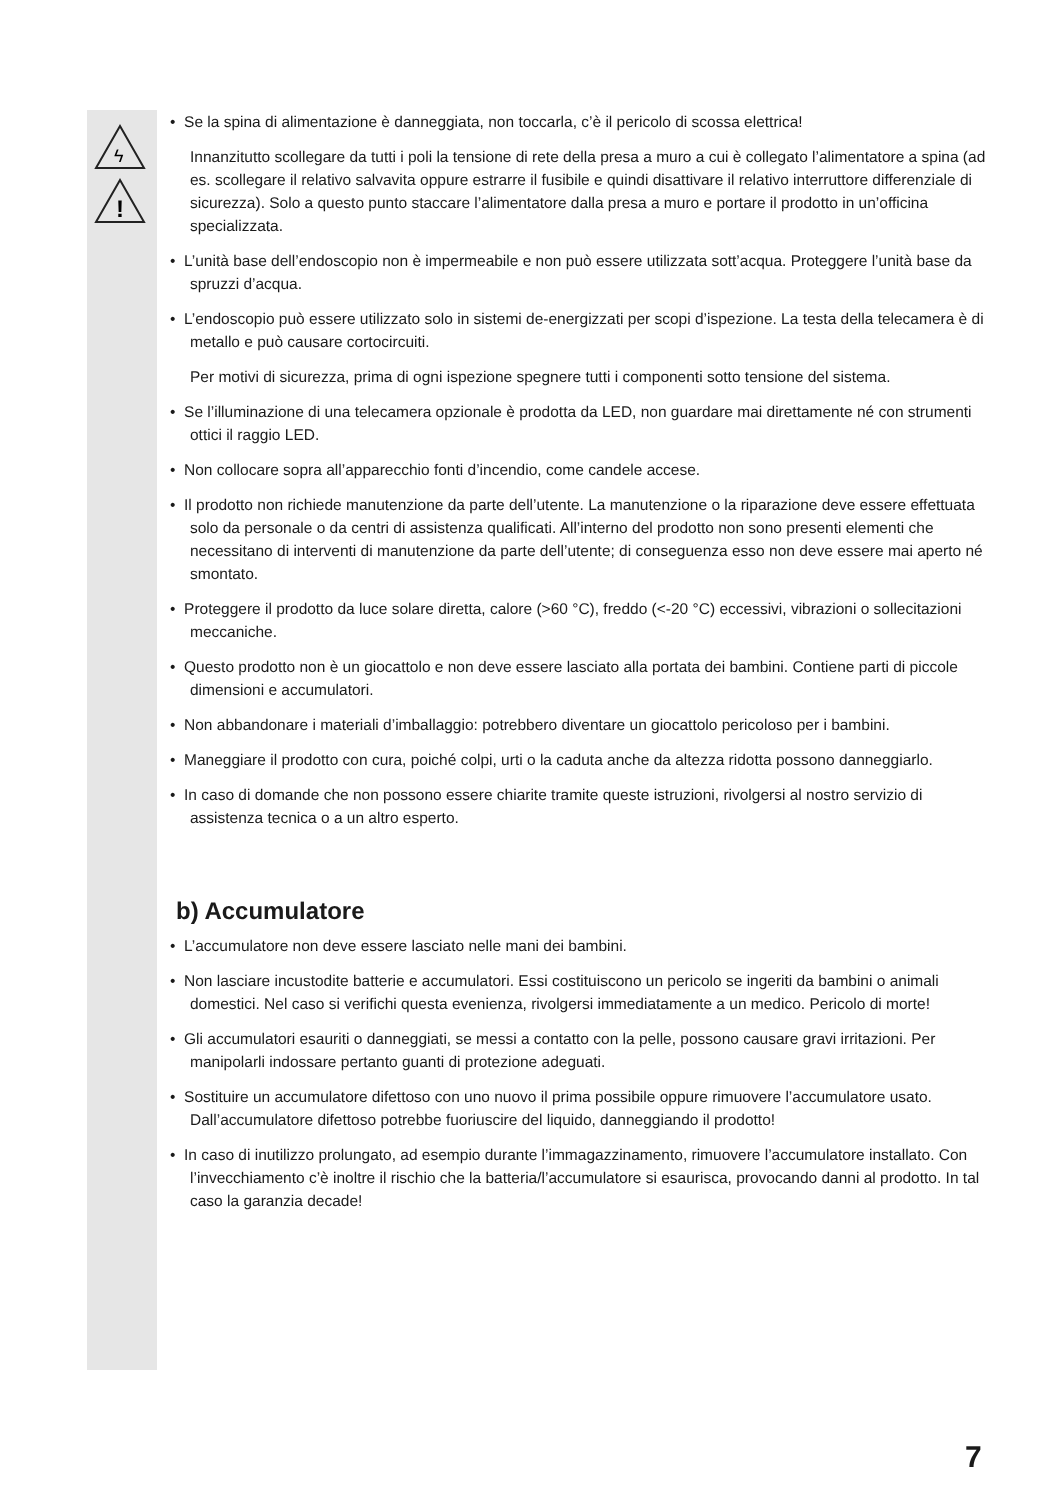ϟ
!
• Se la spina di alimentazione è danneggiata, non toccarla, c’è il pericolo di scossa elettrica!
Innanzitutto scollegare da tutti i poli la tensione di rete della presa a muro a cui è collegato l’alimentatore a spina (ad es. scollegare il relativo salvavita oppure estrarre il fusibile e quindi disattivare il relativo interruttore differenziale di sicurezza). Solo a questo punto staccare l’alimentatore dalla presa a muro e portare il prodotto in un’officina specializzata.
• L’unità base dell’endoscopio non è impermeabile e non può essere utilizzata sott’acqua. Proteggere l’unità base da spruzzi d’acqua.
• L’endoscopio può essere utilizzato solo in sistemi de-energizzati per scopi d’ispezione. La testa della telecamera è di metallo e può causare cortocircuiti.
Per motivi di sicurezza, prima di ogni ispezione spegnere tutti i componenti sotto tensione del sistema.
• Se l’illuminazione di una telecamera opzionale è prodotta da LED, non guardare mai direttamente né con strumenti ottici il raggio LED.
• Non collocare sopra all’apparecchio fonti d’incendio, come candele accese.
• Il prodotto non richiede manutenzione da parte dell’utente. La manutenzione o la riparazione deve essere effettuata solo da personale o da centri di assistenza qualificati. All’interno del prodotto non sono presenti elementi che necessitano di interventi di manutenzione da parte dell’utente; di conseguenza esso non deve essere mai aperto né smontato.
• Proteggere il prodotto da luce solare diretta, calore (>60 °C), freddo (<-20 °C) eccessivi, vibrazioni o sollecitazioni meccaniche.
• Questo prodotto non è un giocattolo e non deve essere lasciato alla portata dei bambini. Contiene parti di piccole dimensioni e accumulatori.
• Non abbandonare i materiali d’imballaggio: potrebbero diventare un giocattolo pericoloso per i bambini.
• Maneggiare il prodotto con cura, poiché colpi, urti o la caduta anche da altezza ridotta possono danneggiarlo.
• In caso di domande che non possono essere chiarite tramite queste istruzioni, rivolgersi al nostro servizio di assistenza tecnica o a un altro esperto.
b) Accumulatore
• L’accumulatore non deve essere lasciato nelle mani dei bambini.
• Non lasciare incustodite batterie e accumulatori. Essi costituiscono un pericolo se ingeriti da bambini o animali domestici. Nel caso si verifichi questa evenienza, rivolgersi immediatamente a un medico. Pericolo di morte!
• Gli accumulatori esauriti o danneggiati, se messi a contatto con la pelle, possono causare gravi irritazioni. Per manipolarli indossare pertanto guanti di protezione adeguati.
• Sostituire un accumulatore difettoso con uno nuovo il prima possibile oppure rimuovere l’accumulatore usato. Dall’accumulatore difettoso potrebbe fuoriuscire del liquido, danneggiando il prodotto!
• In caso di inutilizzo prolungato, ad esempio durante l’immagazzinamento, rimuovere l’accumulatore installato. Con l’invecchiamento c’è inoltre il rischio che la batteria/l’accumulatore si esaurisca, provocando danni al prodotto. In tal caso la garanzia decade!
7